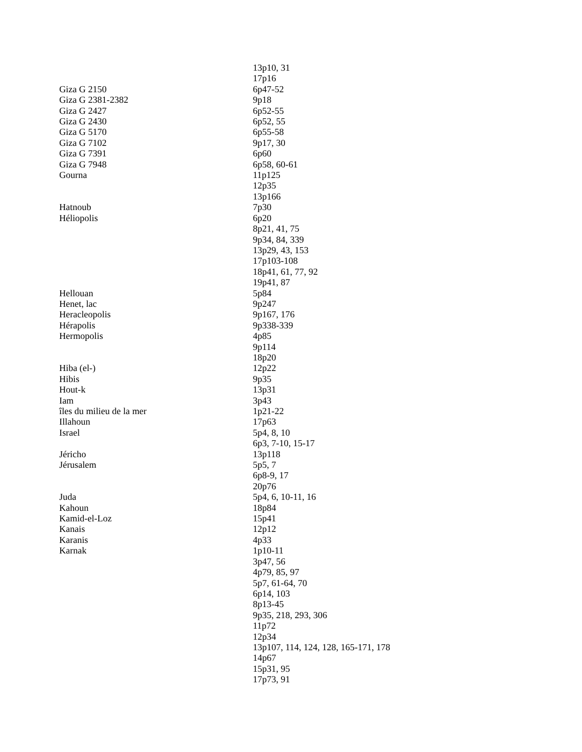| | 13p10, 31 |
| | 17p16 |
| Giza G 2150 | 6p47-52 |
| Giza G 2381-2382 | 9p18 |
| Giza G 2427 | 6p52-55 |
| Giza G 2430 | 6p52, 55 |
| Giza G 5170 | 6p55-58 |
| Giza G 7102 | 9p17, 30 |
| Giza G 7391 | 6p60 |
| Giza G 7948 | 6p58, 60-61 |
| Gourna | 11p125 |
| | 12p35 |
| | 13p166 |
| Hatnoub | 7p30 |
| Héliopolis | 6p20 |
| | 8p21, 41, 75 |
| | 9p34, 84, 339 |
| | 13p29, 43, 153 |
| | 17p103-108 |
| | 18p41, 61, 77, 92 |
| | 19p41, 87 |
| Hellouan | 5p84 |
| Henet, lac | 9p247 |
| Heracleopolis | 9p167, 176 |
| Hérapolis | 9p338-339 |
| Hermopolis | 4p85 |
| | 9p114 |
| | 18p20 |
| Hiba (el-) | 12p22 |
| Hibis | 9p35 |
| Hout-k | 13p31 |
| Iam | 3p43 |
| îles du milieu de la mer | 1p21-22 |
| Illahoun | 17p63 |
| Israel | 5p4, 8, 10 |
| | 6p3, 7-10, 15-17 |
| Jéricho | 13p118 |
| Jérusalem | 5p5, 7 |
| | 6p8-9, 17 |
| | 20p76 |
| Juda | 5p4, 6, 10-11, 16 |
| Kahoun | 18p84 |
| Kamid-el-Loz | 15p41 |
| Kanais | 12p12 |
| Karanis | 4p33 |
| Karnak | 1p10-11 |
| | 3p47, 56 |
| | 4p79, 85, 97 |
| | 5p7, 61-64, 70 |
| | 6p14, 103 |
| | 8p13-45 |
| | 9p35, 218, 293, 306 |
| | 11p72 |
| | 12p34 |
| | 13p107, 114, 124, 128, 165-171, 178 |
| | 14p67 |
| | 15p31, 95 |
| | 17p73, 91 |